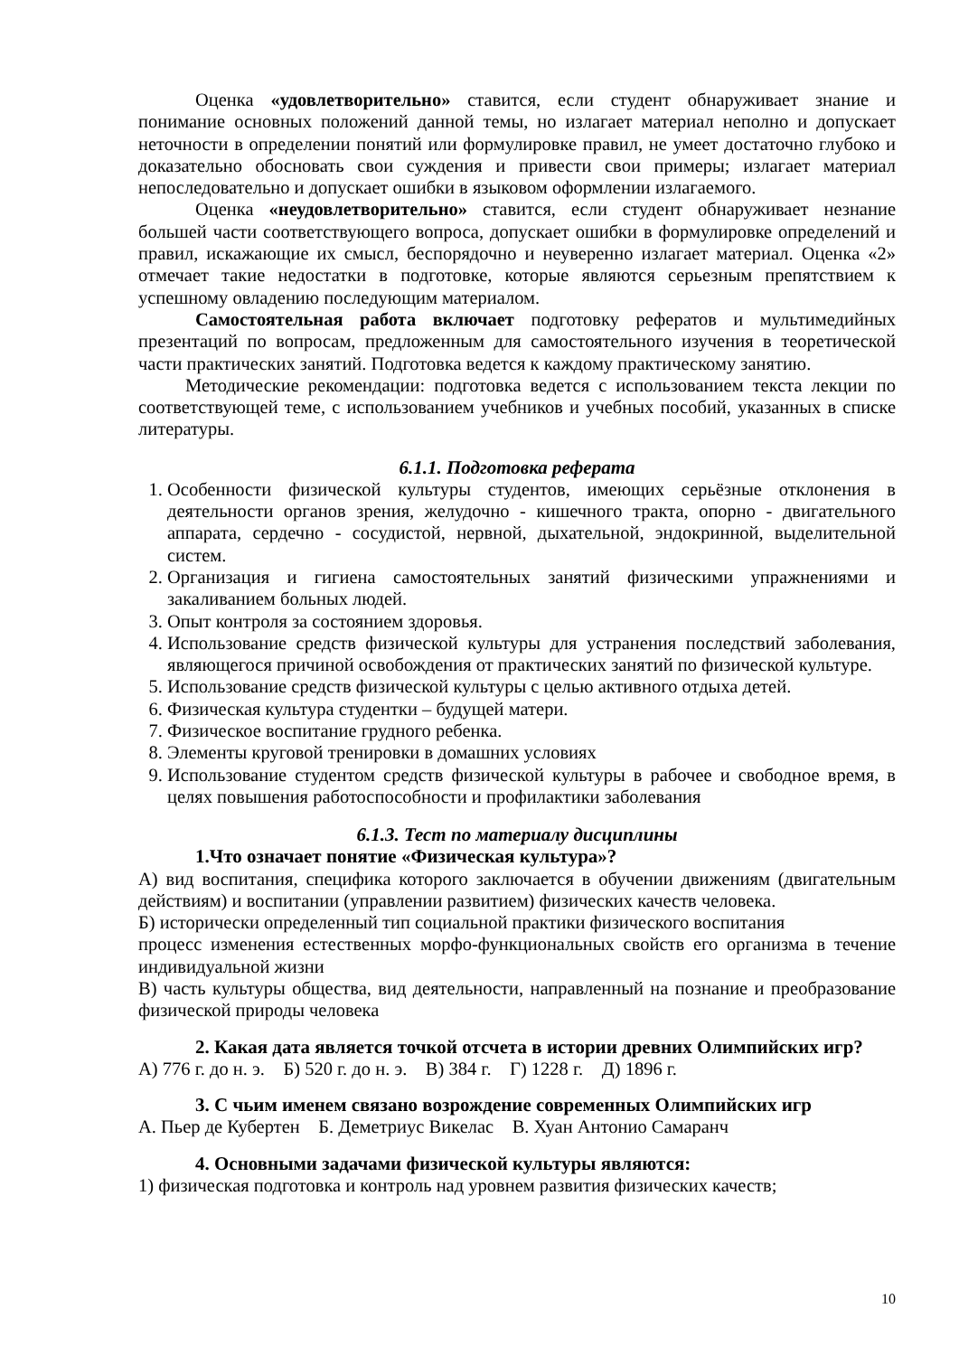Оценка «удовлетворительно» ставится, если студент обнаруживает знание и понимание основных положений данной темы, но излагает материал неполно и допускает неточности в определении понятий или формулировке правил, не умеет достаточно глубоко и доказательно обосновать свои суждения и привести свои примеры; излагает материал непоследовательно и допускает ошибки в языковом оформлении излагаемого.
Оценка «неудовлетворительно» ставится, если студент обнаруживает незнание большей части соответствующего вопроса, допускает ошибки в формулировке определений и правил, искажающие их смысл, беспорядочно и неуверенно излагает материал. Оценка «2» отмечает такие недостатки в подготовке, которые являются серьезным препятствием к успешному овладению последующим материалом.
Самостоятельная работа включает подготовку рефератов и мультимедийных презентаций по вопросам, предложенным для самостоятельного изучения в теоретической части практических занятий. Подготовка ведется к каждому практическому занятию.
Методические рекомендации: подготовка ведется с использованием текста лекции по соответствующей теме, с использованием учебников и учебных пособий, указанных в списке литературы.
6.1.1. Подготовка реферата
1. Особенности физической культуры студентов, имеющих серьёзные отклонения в деятельности органов зрения, желудочно - кишечного тракта, опорно - двигательного аппарата, сердечно - сосудистой, нервной, дыхательной, эндокринной, выделительной систем.
2. Организация и гигиена самостоятельных занятий физическими упражнениями и закаливанием больных людей.
3. Опыт контроля за состоянием здоровья.
4. Использование средств физической культуры для устранения последствий заболевания, являющегося причиной освобождения от практических занятий по физической культуре.
5. Использование средств физической культуры с целью активного отдыха детей.
6. Физическая культура студентки – будущей матери.
7. Физическое воспитание грудного ребенка.
8. Элементы круговой тренировки в домашних условиях
9. Использование студентом средств физической культуры в рабочее и свободное время, в целях повышения работоспособности и профилактики заболевания
6.1.3. Тест по материалу дисциплины
1.Что означает понятие «Физическая культура»?
А) вид воспитания, специфика которого заключается в обучении движениям (двигательным действиям) и воспитании (управлении развитием) физических качеств человека.
Б) исторически определенный тип социальной практики физического воспитания
процесс изменения естественных морфо-функциональных свойств его организма в течение индивидуальной жизни
В) часть культуры общества, вид деятельности, направленный на познание и преобразование физической природы человека
2. Какая дата является точкой отсчета в истории древних Олимпийских игр?
А) 776 г. до н. э. Б) 520 г. до н. э. В) 384 г. Г) 1228 г. Д) 1896 г.
3. С чьим именем связано возрождение современных Олимпийских игр
А. Пьер де Кубертен Б. Деметриус Викелас В. Хуан Антонио Самаранч
4. Основными задачами физической культуры являются:
1) физическая подготовка и контроль над уровнем развития физических качеств;
10